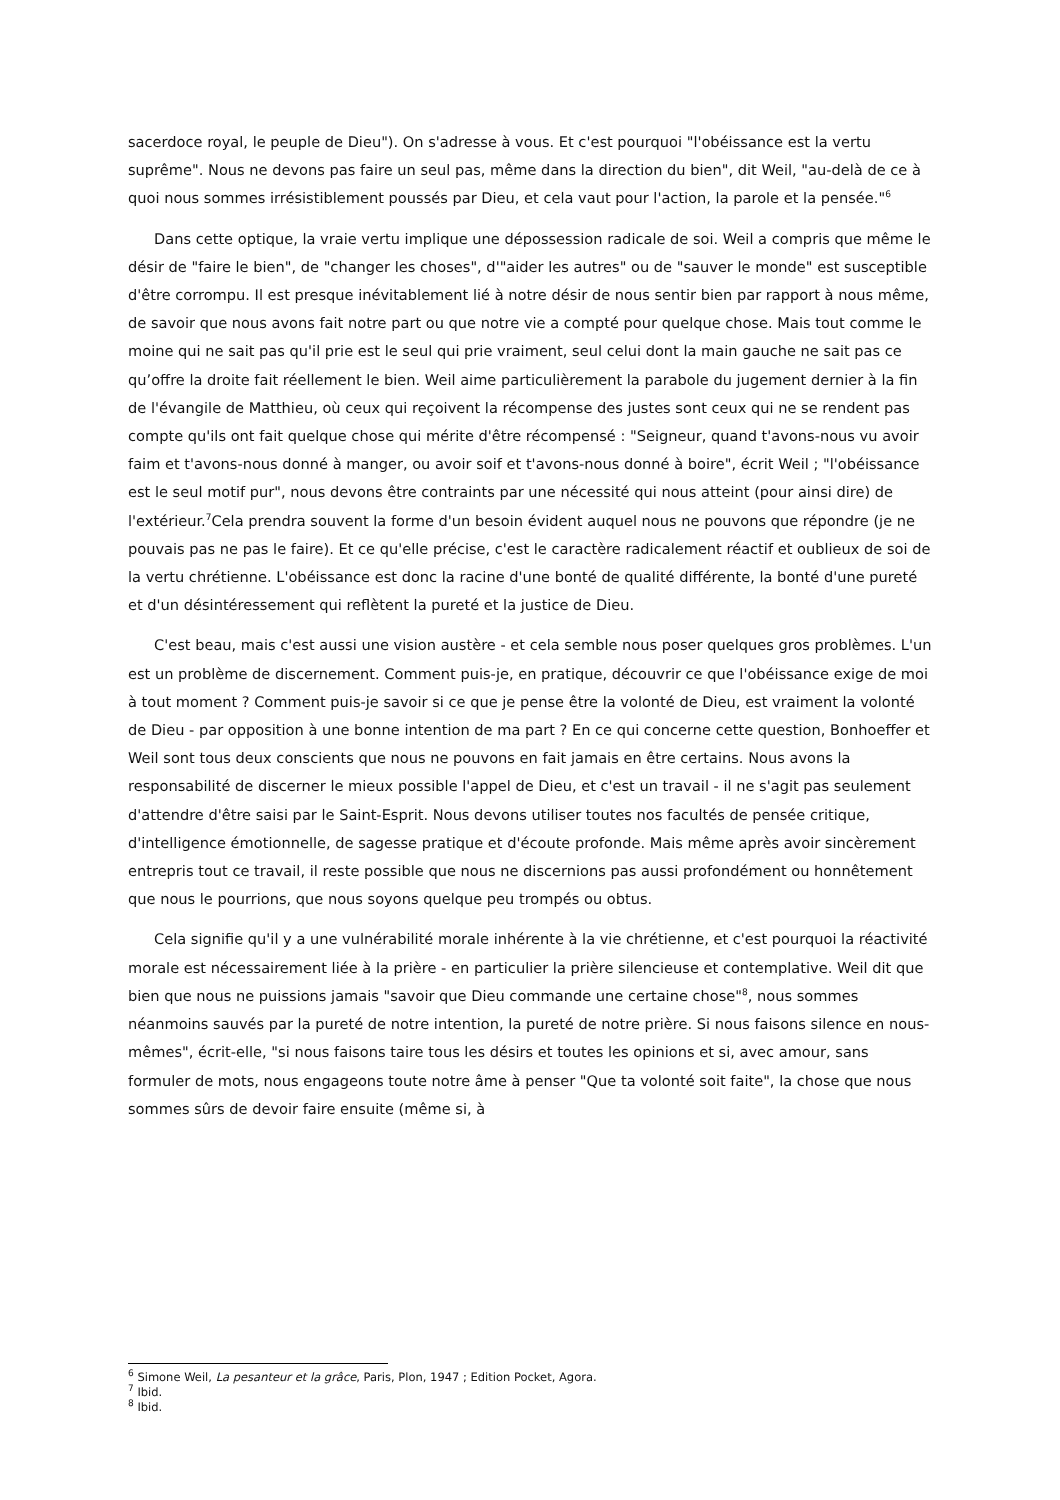sacerdoce royal, le peuple de Dieu"). On s'adresse à vous. Et c'est pourquoi "l'obéissance est la vertu suprême". Nous ne devons pas faire un seul pas, même dans la direction du bien", dit Weil, "au-delà de ce à quoi nous sommes irrésistiblement poussés par Dieu, et cela vaut pour l'action, la parole et la pensée."<sup>6</sup>
Dans cette optique, la vraie vertu implique une dépossession radicale de soi. Weil a compris que même le désir de "faire le bien", de "changer les choses", d'"aider les autres" ou de "sauver le monde" est susceptible d'être corrompu. Il est presque inévitablement lié à notre désir de nous sentir bien par rapport à nous même, de savoir que nous avons fait notre part ou que notre vie a compté pour quelque chose. Mais tout comme le moine qui ne sait pas qu'il prie est le seul qui prie vraiment, seul celui dont la main gauche ne sait pas ce qu’offre la droite fait réellement le bien. Weil aime particulièrement la parabole du jugement dernier à la fin de l'évangile de Matthieu, où ceux qui reçoivent la récompense des justes sont ceux qui ne se rendent pas compte qu'ils ont fait quelque chose qui mérite d'être récompensé : "Seigneur, quand t'avons-nous vu avoir faim et t'avons-nous donné à manger, ou avoir soif et t'avons-nous donné à boire", écrit Weil ; "l'obéissance est le seul motif pur", nous devons être contraints par une nécessité qui nous atteint (pour ainsi dire) de l'extérieur.<sup>7</sup>Cela prendra souvent la forme d'un besoin évident auquel nous ne pouvons que répondre (je ne pouvais pas ne pas le faire). Et ce qu'elle précise, c'est le caractère radicalement réactif et oublieux de soi de la vertu chrétienne. L'obéissance est donc la racine d'une bonté de qualité différente, la bonté d'une pureté et d'un désintéressement qui reflètent la pureté et la justice de Dieu.
C'est beau, mais c'est aussi une vision austère - et cela semble nous poser quelques gros problèmes. L'un est un problème de discernement. Comment puis-je, en pratique, découvrir ce que l'obéissance exige de moi à tout moment ? Comment puis-je savoir si ce que je pense être la volonté de Dieu, est vraiment la volonté de Dieu - par opposition à une bonne intention de ma part ? En ce qui concerne cette question, Bonhoeffer et Weil sont tous deux conscients que nous ne pouvons en fait jamais en être certains. Nous avons la responsabilité de discerner le mieux possible l'appel de Dieu, et c'est un travail - il ne s'agit pas seulement d'attendre d'être saisi par le Saint-Esprit. Nous devons utiliser toutes nos facultés de pensée critique, d'intelligence émotionnelle, de sagesse pratique et d'écoute profonde. Mais même après avoir sincèrement entrepris tout ce travail, il reste possible que nous ne discernions pas aussi profondément ou honnêtement que nous le pourrions, que nous soyons quelque peu trompés ou obtus.
Cela signifie qu'il y a une vulnérabilité morale inhérente à la vie chrétienne, et c'est pourquoi la réactivité morale est nécessairement liée à la prière - en particulier la prière silencieuse et contemplative. Weil dit que bien que nous ne puissions jamais "savoir que Dieu commande une certaine chose"<sup>8</sup>, nous sommes néanmoins sauvés par la pureté de notre intention, la pureté de notre prière. Si nous faisons silence en nous-mêmes", écrit-elle, "si nous faisons taire tous les désirs et toutes les opinions et si, avec amour, sans formuler de mots, nous engageons toute notre âme à penser "Que ta volonté soit faite", la chose que nous sommes sûrs de devoir faire ensuite (même si, à
<sup>6</sup> Simone Weil, La pesanteur et la grâce, Paris, Plon, 1947 ; Edition Pocket, Agora.
<sup>7</sup> Ibid.
<sup>8</sup> Ibid.